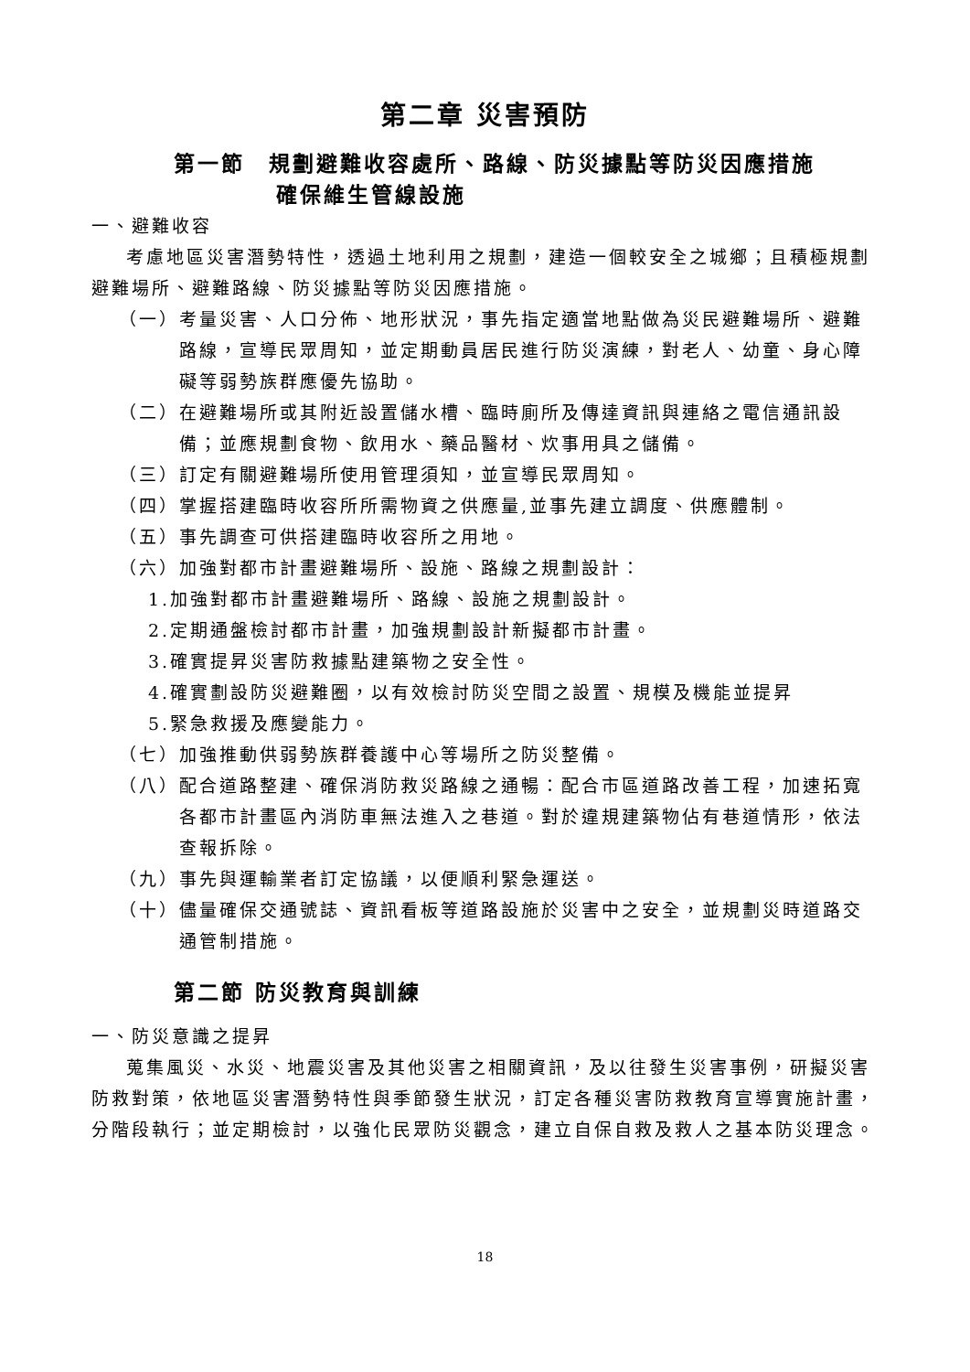第二章 災害預防
第一節　規劃避難收容處所、路線、防災據點等防災因應措施
確保維生管線設施
一、避難收容
考慮地區災害潛勢特性，透過土地利用之規劃，建造一個較安全之城鄉；且積極規劃避難場所、避難路線、防災據點等防災因應措施。
（一）考量災害、人口分佈、地形狀況，事先指定適當地點做為災民避難場所、避難路線，宣導民眾周知，並定期動員居民進行防災演練，對老人、幼童、身心障礙等弱勢族群應優先協助。
（二）在避難場所或其附近設置儲水槽、臨時廁所及傳達資訊與連絡之電信通訊設備；並應規劃食物、飲用水、藥品醫材、炊事用具之儲備。
（三）訂定有關避難場所使用管理須知，並宣導民眾周知。
（四）掌握搭建臨時收容所所需物資之供應量,並事先建立調度、供應體制。
（五）事先調查可供搭建臨時收容所之用地。
（六）加強對都市計畫避難場所、設施、路線之規劃設計：
1.加強對都市計畫避難場所、路線、設施之規劃設計。
2.定期通盤檢討都市計畫，加強規劃設計新擬都市計畫。
3.確實提昇災害防救據點建築物之安全性。
4.確實劃設防災避難圈，以有效檢討防災空間之設置、規模及機能並提昇
5.緊急救援及應變能力。
（七）加強推動供弱勢族群養護中心等場所之防災整備。
（八）配合道路整建、確保消防救災路線之通暢：配合市區道路改善工程，加速拓寬各都市計畫區內消防車無法進入之巷道。對於違規建築物佔有巷道情形，依法查報拆除。
（九）事先與運輸業者訂定協議，以便順利緊急運送。
（十）儘量確保交通號誌、資訊看板等道路設施於災害中之安全，並規劃災時道路交通管制措施。
第二節 防災教育與訓練
一、防災意識之提昇
蒐集風災、水災、地震災害及其他災害之相關資訊，及以往發生災害事例，研擬災害防救對策，依地區災害潛勢特性與季節發生狀況，訂定各種災害防救教育宣導實施計畫，分階段執行；並定期檢討，以強化民眾防災觀念，建立自保自救及救人之基本防災理念。
18